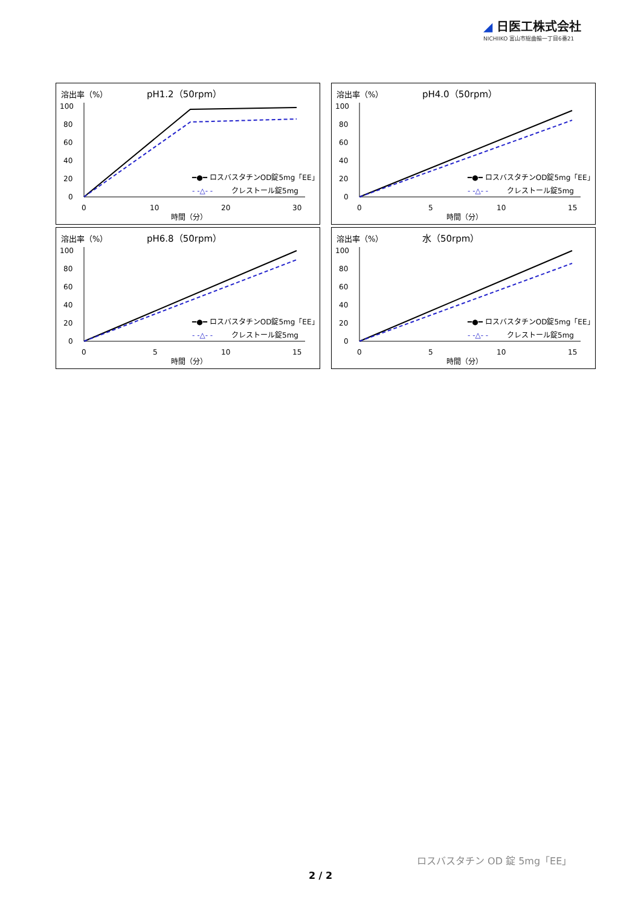◢ 日医工株式会社
NICHIIKO 富山市総曲輪一丁目6番21
溶出率（%）
pH1.2（50rpm）
100
80
60
40
20
0
0
10
20
30
時間（分）
━●━ ロスバスタチンOD錠5mg「EE」
- -△- -
クレストール錠5mg
溶出率（%）
pH4.0（50rpm）
100
80
60
40
20
0
0
5
10
15
時間（分）
━●━ ロスバスタチンOD錠5mg「EE」
- -△- -
クレストール錠5mg
溶出率（%）
pH6.8（50rpm）
100
80
60
40
20
0
0
5
10
15
時間（分）
━●━ ロスバスタチンOD錠5mg「EE」
- -△- -
クレストール錠5mg
溶出率（%）
水（50rpm）
100
80
60
40
20
0
0
5
10
15
時間（分）
━●━ ロスバスタチンOD錠5mg「EE」
- -△- -
クレストール錠5mg
ロスバスタチン OD 錠 5mg「EE」
2 / 2